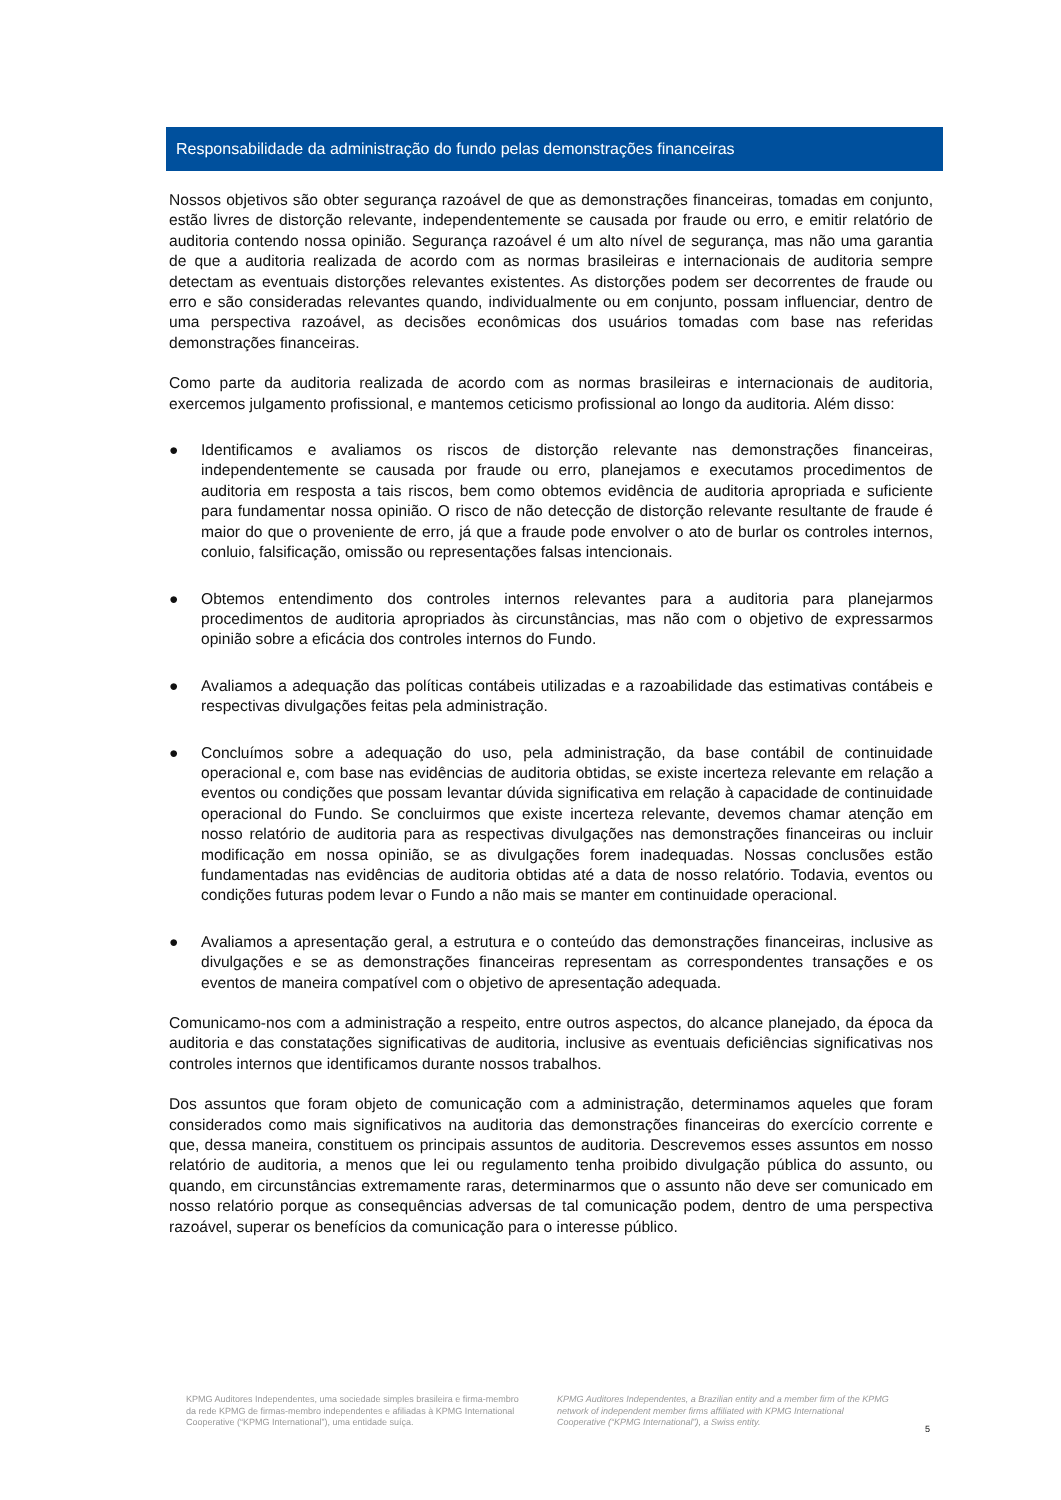Responsabilidade da administração do fundo pelas demonstrações financeiras
Nossos objetivos são obter segurança razoável de que as demonstrações financeiras, tomadas em conjunto, estão livres de distorção relevante, independentemente se causada por fraude ou erro, e emitir relatório de auditoria contendo nossa opinião. Segurança razoável é um alto nível de segurança, mas não uma garantia de que a auditoria realizada de acordo com as normas brasileiras e internacionais de auditoria sempre detectam as eventuais distorções relevantes existentes. As distorções podem ser decorrentes de fraude ou erro e são consideradas relevantes quando, individualmente ou em conjunto, possam influenciar, dentro de uma perspectiva razoável, as decisões econômicas dos usuários tomadas com base nas referidas demonstrações financeiras.
Como parte da auditoria realizada de acordo com as normas brasileiras e internacionais de auditoria, exercemos julgamento profissional, e mantemos ceticismo profissional ao longo da auditoria. Além disso:
● Identificamos e avaliamos os riscos de distorção relevante nas demonstrações financeiras, independentemente se causada por fraude ou erro, planejamos e executamos procedimentos de auditoria em resposta a tais riscos, bem como obtemos evidência de auditoria apropriada e suficiente para fundamentar nossa opinião. O risco de não detecção de distorção relevante resultante de fraude é maior do que o proveniente de erro, já que a fraude pode envolver o ato de burlar os controles internos, conluio, falsificação, omissão ou representações falsas intencionais.
● Obtemos entendimento dos controles internos relevantes para a auditoria para planejarmos procedimentos de auditoria apropriados às circunstâncias, mas não com o objetivo de expressarmos opinião sobre a eficácia dos controles internos do Fundo.
● Avaliamos a adequação das políticas contábeis utilizadas e a razoabilidade das estimativas contábeis e respectivas divulgações feitas pela administração.
● Concluímos sobre a adequação do uso, pela administração, da base contábil de continuidade operacional e, com base nas evidências de auditoria obtidas, se existe incerteza relevante em relação a eventos ou condições que possam levantar dúvida significativa em relação à capacidade de continuidade operacional do Fundo. Se concluirmos que existe incerteza relevante, devemos chamar atenção em nosso relatório de auditoria para as respectivas divulgações nas demonstrações financeiras ou incluir modificação em nossa opinião, se as divulgações forem inadequadas. Nossas conclusões estão fundamentadas nas evidências de auditoria obtidas até a data de nosso relatório. Todavia, eventos ou condições futuras podem levar o Fundo a não mais se manter em continuidade operacional.
● Avaliamos a apresentação geral, a estrutura e o conteúdo das demonstrações financeiras, inclusive as divulgações e se as demonstrações financeiras representam as correspondentes transações e os eventos de maneira compatível com o objetivo de apresentação adequada.
Comunicamo-nos com a administração a respeito, entre outros aspectos, do alcance planejado, da época da auditoria e das constatações significativas de auditoria, inclusive as eventuais deficiências significativas nos controles internos que identificamos durante nossos trabalhos.
Dos assuntos que foram objeto de comunicação com a administração, determinamos aqueles que foram considerados como mais significativos na auditoria das demonstrações financeiras do exercício corrente e que, dessa maneira, constituem os principais assuntos de auditoria. Descrevemos esses assuntos em nosso relatório de auditoria, a menos que lei ou regulamento tenha proibido divulgação pública do assunto, ou quando, em circunstâncias extremamente raras, determinarmos que o assunto não deve ser comunicado em nosso relatório porque as consequências adversas de tal comunicação podem, dentro de uma perspectiva razoável, superar os benefícios da comunicação para o interesse público.
KPMG Auditores Independentes, uma sociedade simples brasileira e firma-membro da rede KPMG de firmas-membro independentes e afiliadas à KPMG International Cooperative (“KPMG International”), uma entidade suíça.
KPMG Auditores Independentes, a Brazilian entity and a member firm of the KPMG network of independent member firms affiliated with KPMG International Cooperative (“KPMG International”), a Swiss entity.
5